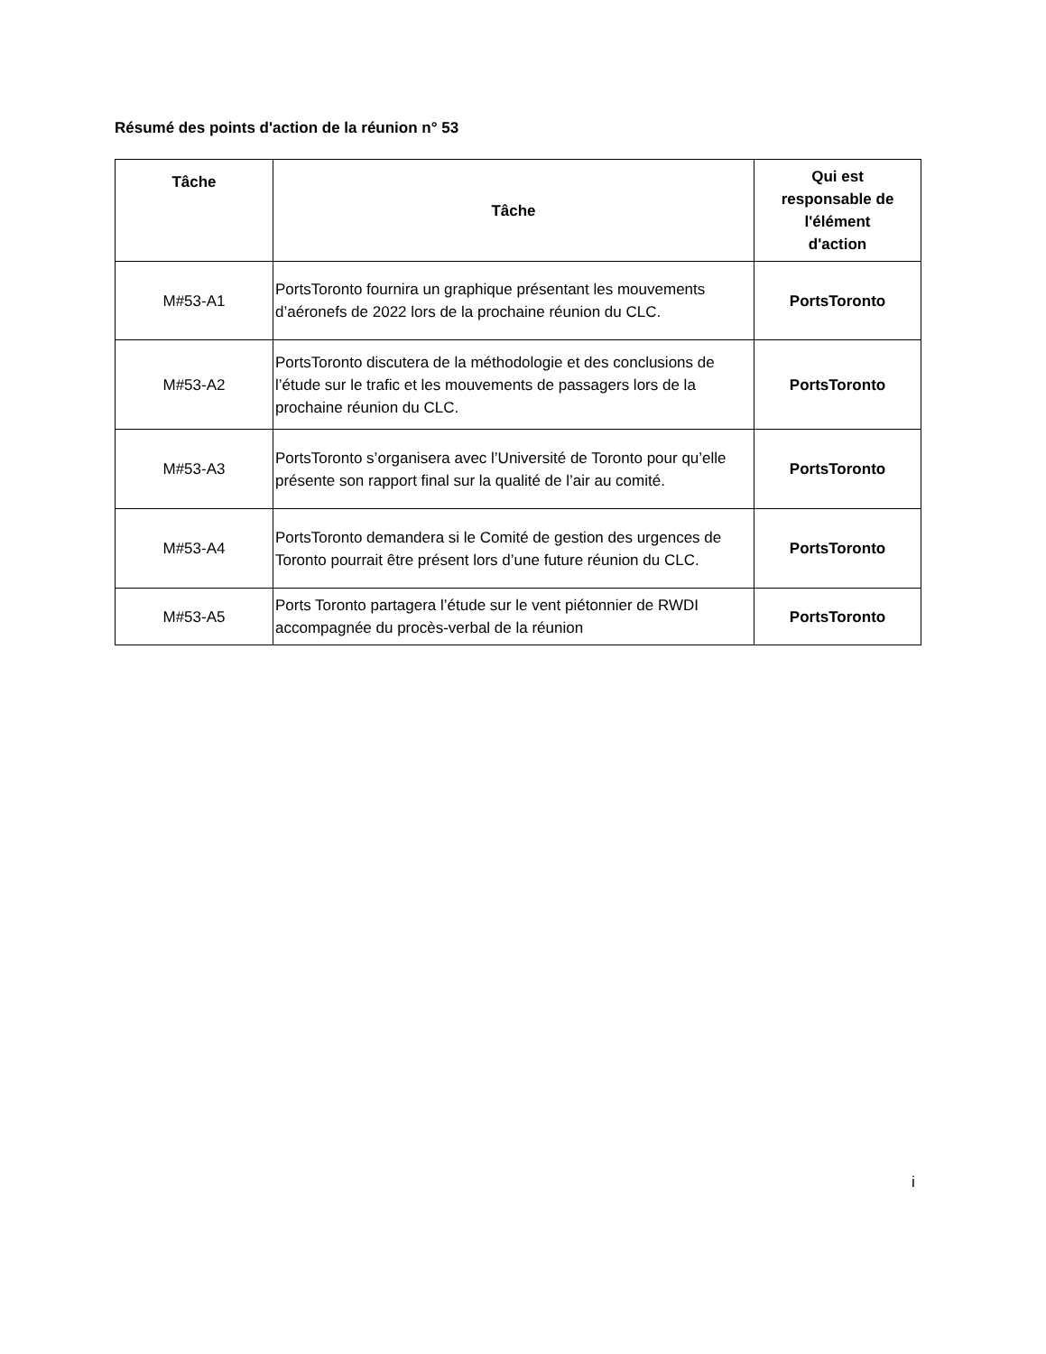Résumé des points d'action de la réunion n° 53
| Tâche | Tâche | Qui est responsable de l'élément d'action |
| --- | --- | --- |
| M#53-A1 | PortsToronto fournira un graphique présentant les mouvements d’aéronefs de 2022 lors de la prochaine réunion du CLC. | PortsToronto |
| M#53-A2 | PortsToronto discutera de la méthodologie et des conclusions de l’étude sur le trafic et les mouvements de passagers lors de la prochaine réunion du CLC. | PortsToronto |
| M#53-A3 | PortsToronto s’organisera avec l’Université de Toronto pour qu’elle présente son rapport final sur la qualité de l’air au comité. | PortsToronto |
| M#53-A4 | PortsToronto demandera si le Comité de gestion des urgences de Toronto pourrait être présent lors d’une future réunion du CLC. | PortsToronto |
| M#53-A5 | Ports Toronto partagera l’étude sur le vent piétonnier de RWDI accompagnée du procès-verbal de la réunion | PortsToronto |
i